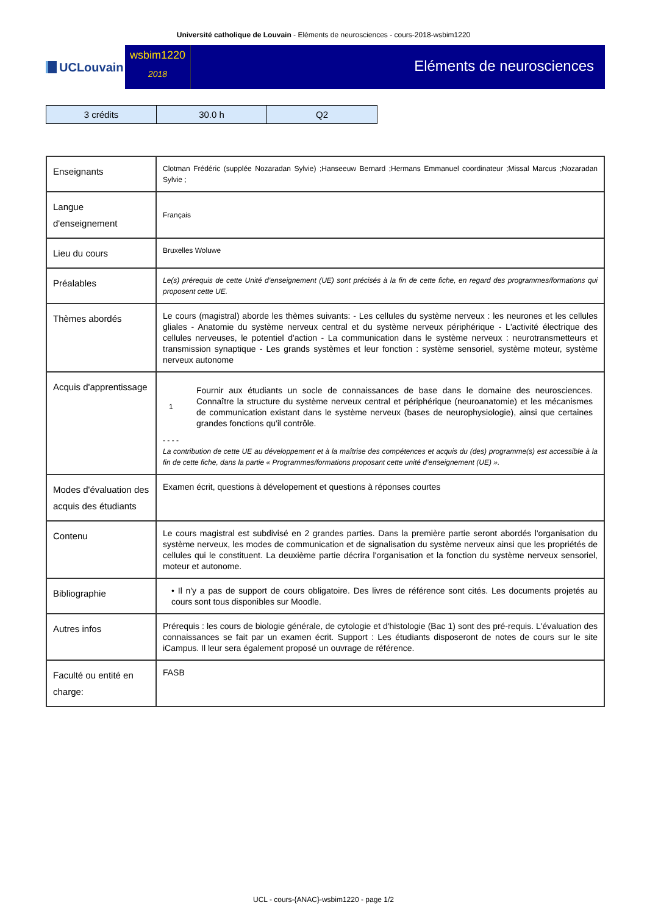Université catholique de Louvain - Eléments de neurosciences - cours-2018-wsbim1220
UCLouvain
wsbim1220
2018
Eléments de neurosciences
| 3 crédits | 30.0 h | Q2 |
| Enseignants | Clotman Frédéric (supplée Nozaradan Sylvie) ;Hanseeuw Bernard ;Hermans Emmanuel coordinateur ;Missal Marcus ;Nozaradan Sylvie ; |
| Langue d'enseignement | Français |
| Lieu du cours | Bruxelles Woluwe |
| Préalables | Le(s) prérequis de cette Unité d’enseignement (UE) sont précisés à la fin de cette fiche, en regard des programmes/formations qui proposent cette UE. |
| Thèmes abordés | Le cours (magistral) aborde les thèmes suivants: - Les cellules du système nerveux : les neurones et les cellules gliales - Anatomie du système nerveux central et du système nerveux périphérique - L'activité électrique des cellules nerveuses, le potentiel d'action - La communication dans le système nerveux : neurotransmetteurs et transmission synaptique - Les grands systèmes et leur fonction : système sensoriel, système moteur, système nerveux autonome |
| Acquis d'apprentissage | 1 Fournir aux étudiants un socle de connaissances de base dans le domaine des neurosciences. Connaître la structure du système nerveux central et périphérique (neuroanatomie) et les mécanismes de communication existant dans le système nerveux (bases de neurophysiologie), ainsi que certaines grandes fonctions qu'il contrôle. - - - - La contribution de cette UE au développement et à la maîtrise des compétences et acquis du (des) programme(s) est accessible à la fin de cette fiche, dans la partie « Programmes/formations proposant cette unité d’enseignement (UE) ». |
| Modes d'évaluation des acquis des étudiants | Examen écrit, questions à dévelopement et questions à réponses courtes |
| Contenu | Le cours magistral est subdivisé en 2 grandes parties. Dans la première partie seront abordés l'organisation du système nerveux, les modes de communication et de signalisation du système nerveux ainsi que les propriétés de cellules qui le constituent. La deuxième partie décrira l'organisation et la fonction du système nerveux sensoriel, moteur et autonome. |
| Bibliographie | • Il n'y a pas de support de cours obligatoire. Des livres de référence sont cités. Les documents projetés au cours sont tous disponibles sur Moodle. |
| Autres infos | Prérequis : les cours de biologie générale, de cytologie et d'histologie (Bac 1) sont des pré-requis. L'évaluation des connaissances se fait par un examen écrit. Support : Les étudiants disposeront de notes de cours sur le site iCampus. Il leur sera également proposé un ouvrage de référence. |
| Faculté ou entité en charge: | FASB |
UCL - cours-{ANAC}-wsbim1220 - page 1/2